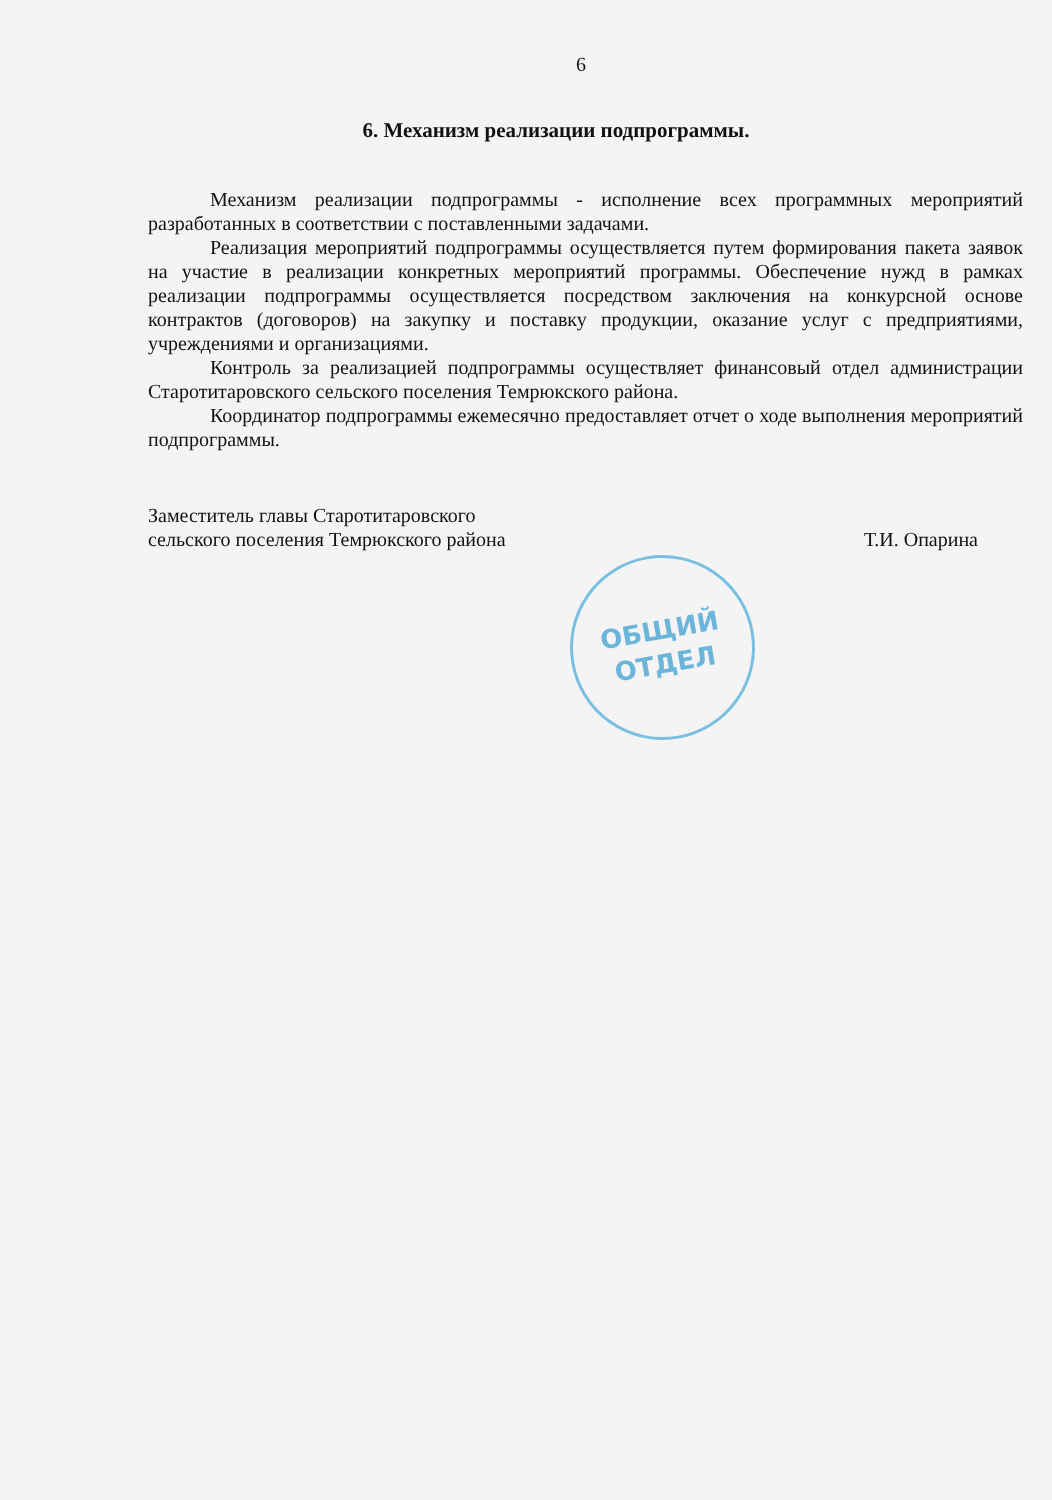6
6. Механизм реализации подпрограммы.
Механизм реализации подпрограммы - исполнение всех программных мероприятий разработанных в соответствии с поставленными задачами.
Реализация мероприятий подпрограммы осуществляется путем формирования пакета заявок на участие в реализации конкретных мероприятий программы. Обеспечение нужд в рамках реализации подпрограммы осуществляется посредством заключения на конкурсной основе контрактов (договоров) на закупку и поставку продукции, оказание услуг с предприятиями, учреждениями и организациями.
Контроль за реализацией подпрограммы осуществляет финансовый отдел администрации Старотитаровского сельского поселения Темрюкского района.
Координатор подпрограммы ежемесячно предоставляет отчет о ходе выполнения мероприятий подпрограммы.
Заместитель главы Старотитаровского
сельского поселения Темрюкского района
Т.И. Опарина
ОБЩИЙ
ОТДЕЛ